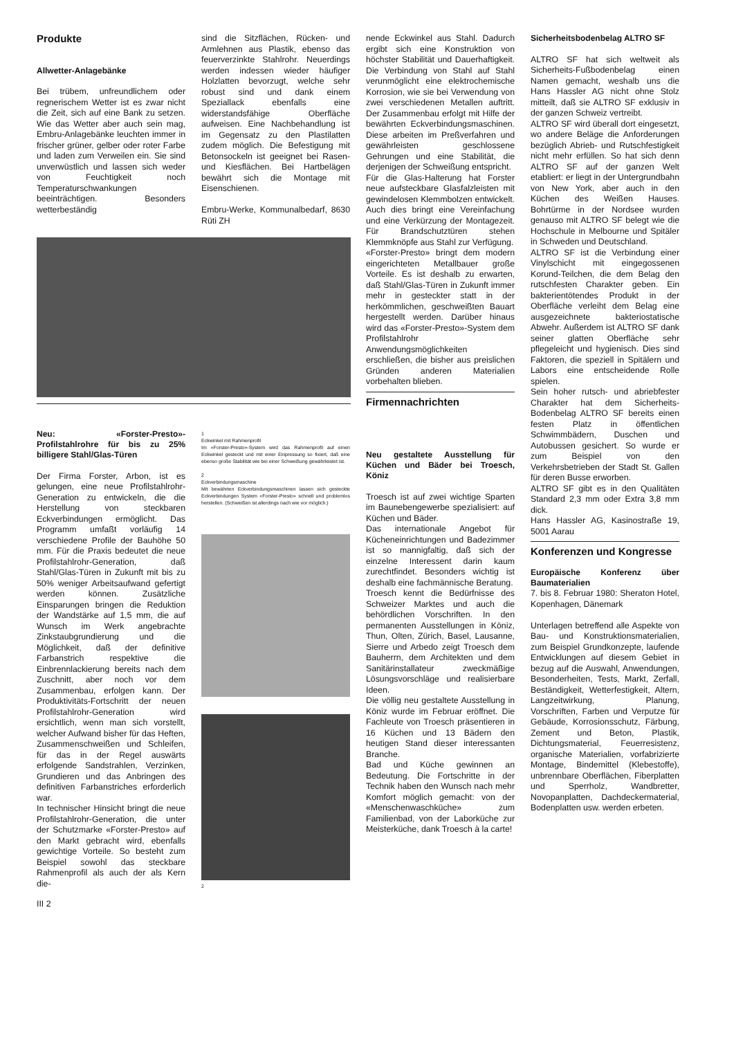Produkte
Allwetter-Anlagebänke
Bei trübem, unfreundlichem oder regnerischem Wetter ist es zwar nicht die Zeit, sich auf eine Bank zu setzen. Wie das Wetter aber auch sein mag, Embru-Anlagebänke leuchten immer in frischer grüner, gelber oder roter Farbe und laden zum Verweilen ein. Sie sind unverwüstlich und lassen sich weder von Feuchtigkeit noch Temperaturschwankungen beeinträchtigen. Besonders wetterbeständig
sind die Sitzflächen, Rücken- und Armlehnen aus Plastik, ebenso das feuerverzinkte Stahlrohr. Neuerdings werden indessen wieder häufiger Holzlatten bevorzugt, welche sehr robust sind und dank einem Speziallack ebenfalls eine widerstandsfähige Oberfläche aufweisen. Eine Nachbehandlung ist im Gegensatz zu den Plastilatten zudem möglich. Die Befestigung mit Betonsockeln ist geeignet bei Rasen- und Kiesflächen. Bei Hartbelägen bewährt sich die Montage mit Eisenschienen.
Embru-Werke, Kommunalbedarf, 8630 Rüti ZH
Neu: «Forster-Presto»-Profilstahlrohre für bis zu 25% billigere Stahl/Glas-Türen
Der Firma Forster, Arbon, ist es gelungen, eine neue Profilstahlrohr-Generation zu entwickeln, die die Herstellung von steckbaren Eckverbindungen ermöglicht. Das Programm umfaßt vorläufig 14 verschiedene Profile der Bauhöhe 50 mm. Für die Praxis bedeutet die neue Profilstahlrohr-Generation, daß Stahl/Glas-Türen in Zukunft mit bis zu 50% weniger Arbeitsaufwand gefertigt werden können. Zusätzliche Einsparungen bringen die Reduktion der Wandstärke auf 1,5 mm, die auf Wunsch im Werk angebrachte Zinkstaubgrundierung und die Möglichkeit, daß der definitive Farbanstrich respektive die Einbrennlackierung bereits nach dem Zuschnitt, aber noch vor dem Zusammenbau, erfolgen kann. Der Produktivitäts-Fortschritt der neuen Profilstahlrohr-Generation wird ersichtlich, wenn man sich vorstellt, welcher Aufwand bisher für das Heften, Zusammenschweißen und Schleifen, für das in der Regel auswärts erfolgende Sandstrahlen, Verzinken, Grundieren und das Anbringen des definitiven Farbanstriches erforderlich war.
In technischer Hinsicht bringt die neue Profilstahlrohr-Generation, die unter der Schutzmarke «Forster-Presto» auf den Markt gebracht wird, ebenfalls gewichtige Vorteile. So besteht zum Beispiel sowohl das steckbare Rahmenprofil als auch der als Kern die-
III 2
1
Eckwinkel mit Rahmenprofil
Im «Forster-Presto»-System wird das Rahmenprofil auf einen Eckwinkel gesteckt und mit einer Einpressung so fixiert, daß eine ebenso große Stabilität wie bei einer Schweißung gewährleistet ist.
2
Eckverbindungsmaschine
Mit bewährten Eckverbindungsmaschinen lassen sich gesteckte Eckverbindungen System «Forster-Presto» schnell und problemlos herstellen. (Schweißen ist allerdings nach wie vor möglich.)
2
nende Eckwinkel aus Stahl. Dadurch ergibt sich eine Konstruktion von höchster Stabilität und Dauerhaftigkeit. Die Verbindung von Stahl auf Stahl verunmöglicht eine elektrochemische Korrosion, wie sie bei Verwendung von zwei verschiedenen Metallen auftritt. Der Zusammenbau erfolgt mit Hilfe der bewährten Eckverbindungsmaschinen. Diese arbeiten im Preßverfahren und gewährleisten geschlossene Gehrungen und eine Stabilität, die derjenigen der Schweißung entspricht.
Für die Glas-Halterung hat Forster neue aufsteckbare Glasfalzleisten mit gewindelosen Klemmbolzen entwickelt. Auch dies bringt eine Vereinfachung und eine Verkürzung der Montagezeit. Für Brandschutztüren stehen Klemmknöpfe aus Stahl zur Verfügung.
«Forster-Presto» bringt dem modern eingerichteten Metallbauer große Vorteile. Es ist deshalb zu erwarten, daß Stahl/Glas-Türen in Zukunft immer mehr in gesteckter statt in der herkömmlichen, geschweißten Bauart hergestellt werden. Darüber hinaus wird das «Forster-Presto»-System dem Profilstahlrohr Anwendungsmöglichkeiten erschließen, die bisher aus preislichen Gründen anderen Materialien vorbehalten blieben.
Firmennachrichten
Neu gestaltete Ausstellung für Küchen und Bäder bei Troesch, Köniz
Troesch ist auf zwei wichtige Sparten im Baunebengewerbe spezialisiert: auf Küchen und Bäder.
Das internationale Angebot für Kücheneinrichtungen und Badezimmer ist so mannigfaltig, daß sich der einzelne Interessent darin kaum zurechtfindet. Besonders wichtig ist deshalb eine fachmännische Beratung.
Troesch kennt die Bedürfnisse des Schweizer Marktes und auch die behördlichen Vorschriften. In den permanenten Ausstellungen in Köniz, Thun, Olten, Zürich, Basel, Lausanne, Sierre und Arbedo zeigt Troesch dem Bauherrn, dem Architekten und dem Sanitärinstallateur zweckmäßige Lösungsvorschläge und realisierbare Ideen.
Die völlig neu gestaltete Ausstellung in Köniz wurde im Februar eröffnet. Die Fachleute von Troesch präsentieren in 16 Küchen und 13 Bädern den heutigen Stand dieser interessanten Branche.
Bad und Küche gewinnen an Bedeutung. Die Fortschritte in der Technik haben den Wunsch nach mehr Komfort möglich gemacht: von der «Menschenwaschküche» zum Familienbad, von der Laborküche zur Meisterküche, dank Troesch à la carte!
Sicherheitsbodenbelag ALTRO SF
ALTRO SF hat sich weltweit als Sicherheits-Fußbodenbelag einen Namen gemacht, weshalb uns die Hans Hassler AG nicht ohne Stolz mitteilt, daß sie ALTRO SF exklusiv in der ganzen Schweiz vertreibt.
ALTRO SF wird überall dort eingesetzt, wo andere Beläge die Anforderungen bezüglich Abrieb- und Rutschfestigkeit nicht mehr erfüllen. So hat sich denn ALTRO SF auf der ganzen Welt etabliert: er liegt in der Untergrundbahn von New York, aber auch in den Küchen des Weißen Hauses. Bohrtürme in der Nordsee wurden genauso mit ALTRO SF belegt wie die Hochschule in Melbourne und Spitäler in Schweden und Deutschland.
ALTRO SF ist die Verbindung einer Vinylschicht mit eingegossenen Korund-Teilchen, die dem Belag den rutschfesten Charakter geben. Ein bakterientötendes Produkt in der Oberfläche verleiht dem Belag eine ausgezeichnete bakteriostatische Abwehr. Außerdem ist ALTRO SF dank seiner glatten Oberfläche sehr pflegeleicht und hygienisch. Dies sind Faktoren, die speziell in Spitälern und Labors eine entscheidende Rolle spielen.
Sein hoher rutsch- und abriebfester Charakter hat dem Sicherheits-Bodenbelag ALTRO SF bereits einen festen Platz in öffentlichen Schwimmbädern, Duschen und Autobussen gesichert. So wurde er zum Beispiel von den Verkehrsbetrieben der Stadt St. Gallen für deren Busse erworben.
ALTRO SF gibt es in den Qualitäten Standard 2,3 mm oder Extra 3,8 mm dick.
Hans Hassler AG, Kasinostraße 19, 5001 Aarau
Konferenzen und Kongresse
Europäische Konferenz über Baumaterialien
7. bis 8. Februar 1980: Sheraton Hotel, Kopenhagen, Dänemark
Unterlagen betreffend alle Aspekte von Bau- und Konstruktionsmaterialien, zum Beispiel Grundkonzepte, laufende Entwicklungen auf diesem Gebiet in bezug auf die Auswahl, Anwendungen, Besonderheiten, Tests, Markt, Zerfall, Beständigkeit, Wetterfestigkeit, Altern, Langzeitwirkung, Planung, Vorschriften, Farben und Verputze für Gebäude, Korrosionsschutz, Färbung, Zement und Beton, Plastik, Dichtungsmaterial, Feuerresistenz, organische Materialien, vorfabrizierte Montage, Bindemittel (Klebestoffe), unbrennbare Oberflächen, Fiberplatten und Sperrholz, Wandbretter, Novopanplatten, Dachdeckermaterial, Bodenplatten usw. werden erbeten.